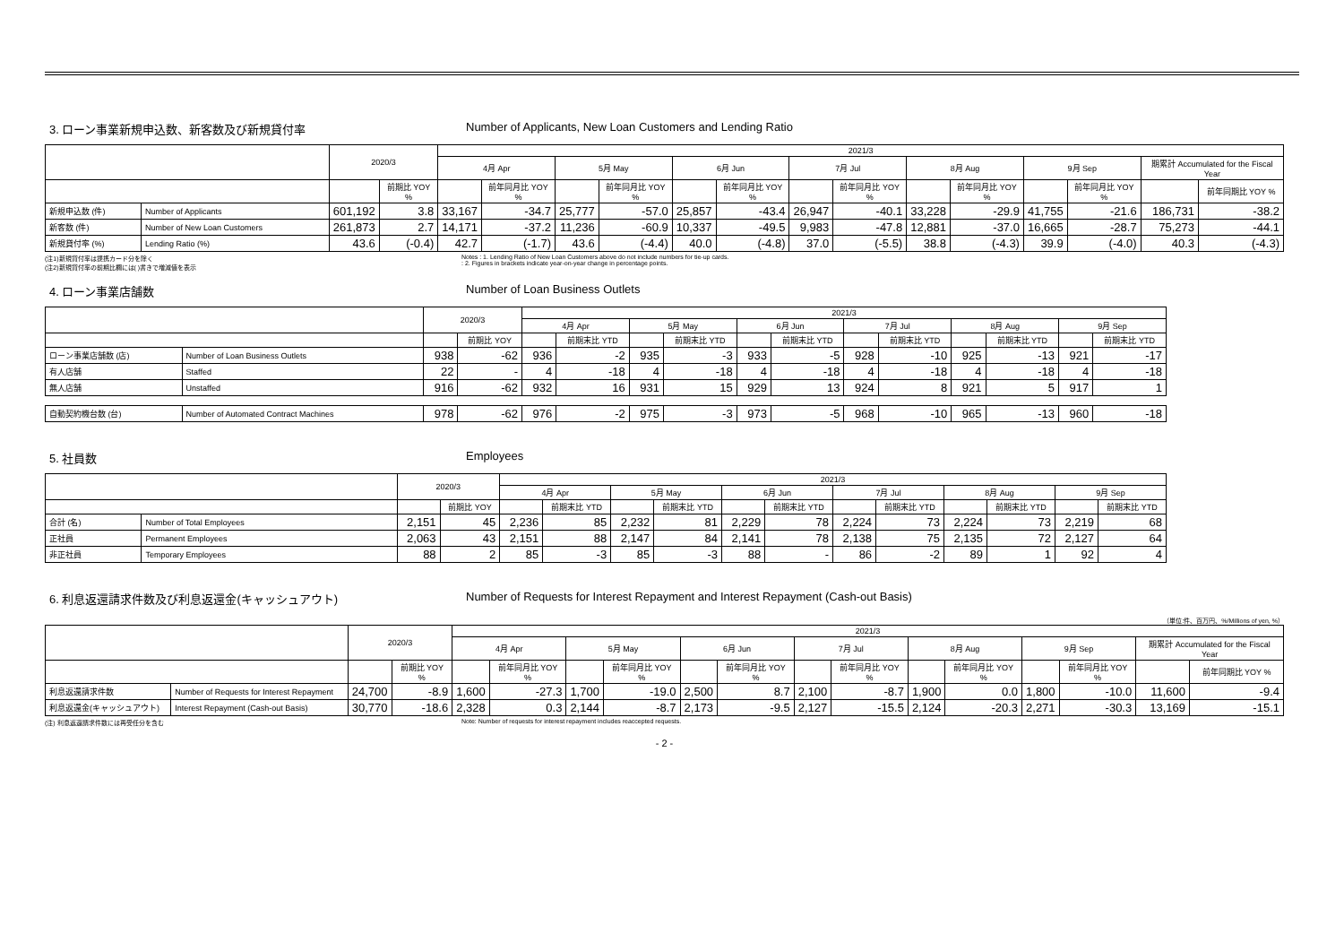3. ローン事業新規申込数、新客数及び新規貸付率 Number of Applicants, New Loan Customers and Lending Ratio
| | | 2020/3 | | 2021/3 | | | | | | | | | | | | | |
| --- | --- | --- | --- | --- | --- | --- | --- | --- | --- | --- | --- | --- | --- | --- | --- | --- | --- |
| | | | | 4月 Apr | | 5月 May | | 6月 Jun | | 7月 Jul | | 8月 Aug | | 9月 Sep | | 期累計 Accumulated for the Fiscal Year | |
| | | | 前期比 YOY % | | 前年同月比 YOY % | | 前年同月比 YOY % | | 前年同月比 YOY % | | 前年同月比 YOY % | | 前年同月比 YOY % | | 前年同月比 YOY % | | 前年同期比 YOY % |
| 新規申込数 (件) | Number of Applicants | 601,192 | 3.8 | 33,167 | -34.7 | 25,777 | -57.0 | 25,857 | -43.4 | 26,947 | -40.1 | 33,228 | -29.9 | 41,755 | -21.6 | 186,731 | -38.2 |
| 新客数 (件) | Number of New Loan Customers | 261,873 | 2.7 | 14,171 | -37.2 | 11,236 | -60.9 | 10,337 | -49.5 | 9,983 | -47.8 | 12,881 | -37.0 | 16,665 | -28.7 | 75,273 | -44.1 |
| 新規貸付率 (%) | Lending Ratio (%) | 43.6 | (-0.4) | 42.7 | (-1.7) | 43.6 | (-4.4) | 40.0 | (-4.8) | 37.0 | (-5.5) | 38.8 | (-4.3) | 39.9 | (-4.0) | 40.3 | (-4.3) |
(注1)新規貸付率は提携カード分を除く
(注2)新規貸付率の前期比欄には( )書きで増減値を表示
Notes : 1. Lending Ratio of New Loan Customers above do not include numbers for tie-up cards.
: 2. Figures in brackets indicate year-on-year change in percentage points.
4. ローン事業店舗数 Number of Loan Business Outlets
| | | 2020/3 | | 2021/3 | | | | | | | | | | | |
| --- | --- | --- | --- | --- | --- | --- | --- | --- | --- | --- | --- | --- | --- | --- | --- |
| | | | | 4月 Apr | | 5月 May | | 6月 Jun | | 7月 Jul | | 8月 Aug | | 9月 Sep | |
| | | | 前期比 YOY | | 前期末比 YTD | | 前期末比 YTD | | 前期末比 YTD | | 前期末比 YTD | | 前期末比 YTD | | 前期末比 YTD |
| ローン事業店舗数 (店) | Number of Loan Business Outlets | 938 | -62 | 936 | -2 | 935 | -3 | 933 | -5 | 928 | -10 | 925 | -13 | 921 | -17 |
| 有人店舗 | Staffed | 22 | - | 4 | -18 | 4 | -18 | 4 | -18 | 4 | -18 | 4 | -18 | 4 | -18 |
| 無人店舗 | Unstaffed | 916 | -62 | 932 | 16 | 931 | 15 | 929 | 13 | 924 | 8 | 921 | 5 | 917 | 1 |
| 自動契約機台数 (台) | Number of Automated Contract Machines | 978 | -62 | 976 | -2 | 975 | -3 | 973 | -5 | 968 | -10 | 965 | -13 | 960 | -18 |
5. 社員数 Employees
| | | 2020/3 | | 2021/3 | | | | | | | | | | | |
| --- | --- | --- | --- | --- | --- | --- | --- | --- | --- | --- | --- | --- | --- | --- | --- |
| | | | | 4月 Apr | | 5月 May | | 6月 Jun | | 7月 Jul | | 8月 Aug | | 9月 Sep | |
| | | | 前期比 YOY | | 前期末比 YTD | | 前期末比 YTD | | 前期末比 YTD | | 前期末比 YTD | | 前期末比 YTD | | 前期末比 YTD |
| 合計 (名) | Number of Total Employees | 2,151 | 45 | 2,236 | 85 | 2,232 | 81 | 2,229 | 78 | 2,224 | 73 | 2,224 | 73 | 2,219 | 68 |
| 正社員 | Permanent Employees | 2,063 | 43 | 2,151 | 88 | 2,147 | 84 | 2,141 | 78 | 2,138 | 75 | 2,135 | 72 | 2,127 | 64 |
| 非正社員 | Temporary Employees | 88 | 2 | 85 | -3 | 85 | -3 | 88 | - | 86 | -2 | 89 | 1 | 92 | 4 |
6. 利息返還請求件数及び利息返還金(キャッシュアウト) Number of Requests for Interest Repayment and Interest Repayment (Cash-out Basis)
（単位:件、百万円、%/Millions of yen, %）
| | | 2020/3 | | 2021/3 | | | | | | | | | | | | | |
| --- | --- | --- | --- | --- | --- | --- | --- | --- | --- | --- | --- | --- | --- | --- | --- | --- | --- |
| | | | | 4月 Apr | | 5月 May | | 6月 Jun | | 7月 Jul | | 8月 Aug | | 9月 Sep | | 期累計 Accumulated for the Fiscal Year | |
| | | | 前期比 YOY % | | 前年同月比 YOY % | | 前年同月比 YOY % | | 前年同月比 YOY % | | 前年同月比 YOY % | | 前年同月比 YOY % | | 前年同月比 YOY % | | 前年同期比 YOY % |
| 利息返還請求件数 | Number of Requests for Interest Repayment | 24,700 | -8.9 | 1,600 | -27.3 | 1,700 | -19.0 | 2,500 | 8.7 | 2,100 | -8.7 | 1,900 | 0.0 | 1,800 | -10.0 | 11,600 | -9.4 |
| 利息返還金(キャッシュアウト) | Interest Repayment (Cash-out Basis) | 30,770 | -18.6 | 2,328 | 0.3 | 2,144 | -8.7 | 2,173 | -9.5 | 2,127 | -15.5 | 2,124 | -20.3 | 2,271 | -30.3 | 13,169 | -15.1 |
(注) 利息返還請求件数には再受任分を含む Note: Number of requests for interest repayment includes reaccepted requests.
- 2 -